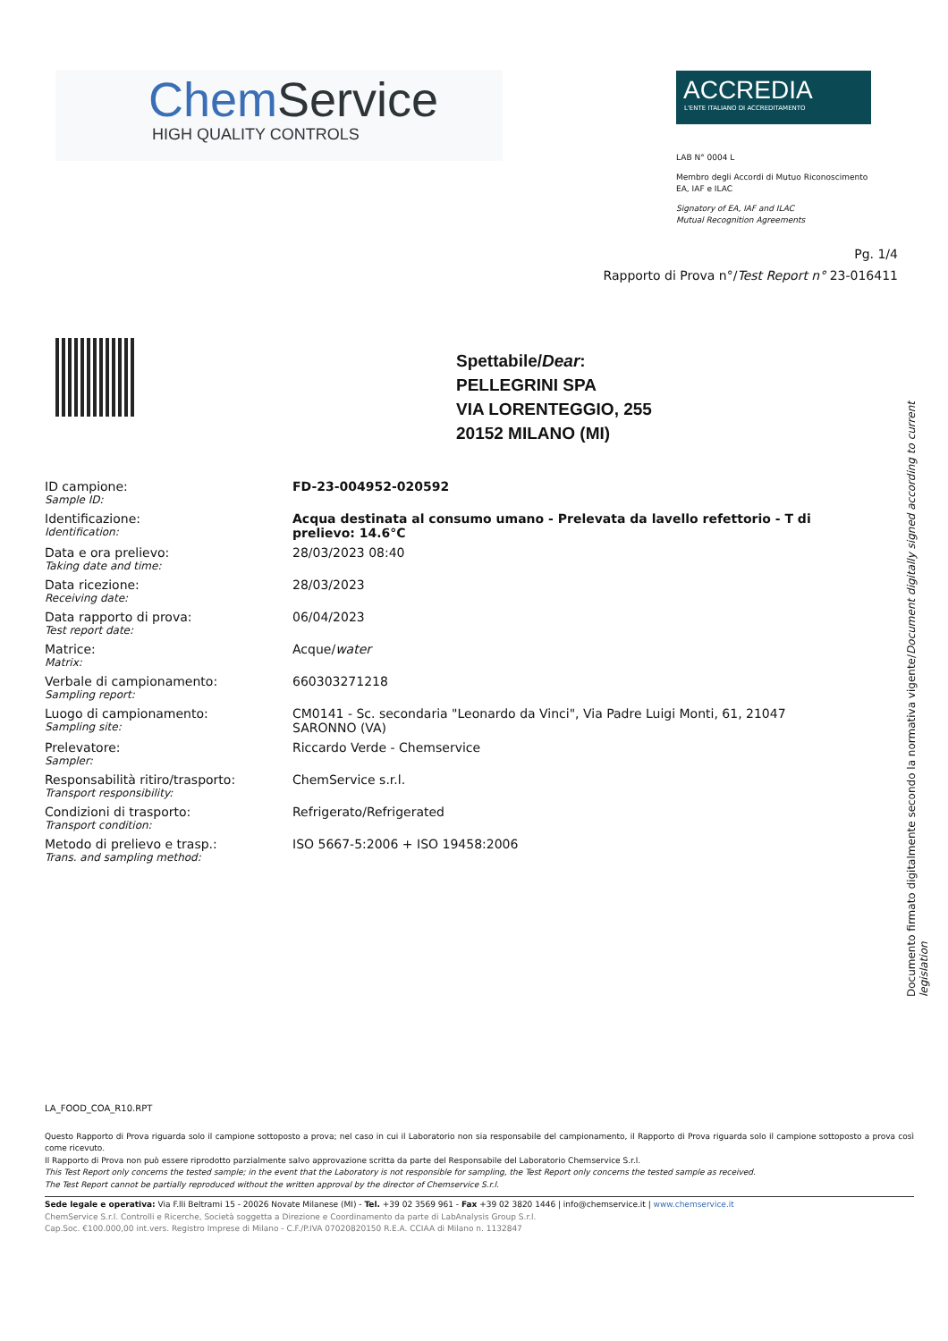ChemService
HIGH QUALITY CONTROLS
ACCREDIA
L'ENTE ITALIANO DI ACCREDITAMENTO
LAB N° 0004 L
Membro degli Accordi di Mutuo Riconoscimento
EA, IAF e ILAC
Signatory of EA, IAF and ILAC
Mutual Recognition Agreements
Pg. 1/4
Rapporto di Prova n°/Test Report n° 23-016411
Spettabile/Dear:
PELLEGRINI SPA
VIA LORENTEGGIO, 255
20152 MILANO (MI)
| ID campione: Sample ID: | FD-23-004952-020592 |
| Identificazione: Identification: | Acqua destinata al consumo umano - Prelevata da lavello refettorio - T di prelievo: 14.6°C |
| Data e ora prelievo: Taking date and time: | 28/03/2023 08:40 |
| Data ricezione: Receiving date: | 28/03/2023 |
| Data rapporto di prova: Test report date: | 06/04/2023 |
| Matrice: Matrix: | Acque/ water |
| Verbale di campionamento: Sampling report: | 660303271218 |
| Luogo di campionamento: Sampling site: | CM0141 - Sc. secondaria "Leonardo da Vinci", Via Padre Luigi Monti, 61, 21047 SARONNO (VA) |
| Prelevatore: Sampler: | Riccardo Verde - Chemservice |
| Responsabilità ritiro/trasporto: Transport responsibility: | ChemService s.r.l. |
| Condizioni di trasporto: Transport condition: | Refrigerato/Refrigerated |
| Metodo di prelievo e trasp.: Trans. and sampling method: | ISO 5667-5:2006 + ISO 19458:2006 |
Documento firmato digitalmente secondo la normativa vigente/Document digitally signed according to current legislation
LA_FOOD_COA_R10.RPT
Questo Rapporto di Prova riguarda solo il campione sottoposto a prova; nel caso in cui il Laboratorio non sia responsabile del campionamento, il Rapporto di Prova riguarda solo il campione sottoposto a prova così come ricevuto.
Il Rapporto di Prova non può essere riprodotto parzialmente salvo approvazione scritta da parte del Responsabile del Laboratorio Chemservice S.r.l.
This Test Report only concerns the tested sample; in the event that the Laboratory is not responsible for sampling, the Test Report only concerns the tested sample as received.
The Test Report cannot be partially reproduced without the written approval by the director of Chemservice S.r.l.
Sede legale e operativa: Via F.lli Beltrami 15 - 20026 Novate Milanese (MI) - Tel. +39 02 3569 961 - Fax +39 02 3820 1446 | info@chemservice.it | www.chemservice.it
ChemService S.r.l. Controlli e Ricerche, Società soggetta a Direzione e Coordinamento da parte di LabAnalysis Group S.r.l.
Cap.Soc. €100.000,00 int.vers. Registro Imprese di Milano - C.F./P.IVA 07020820150 R.E.A. CCIAA di Milano n. 1132847